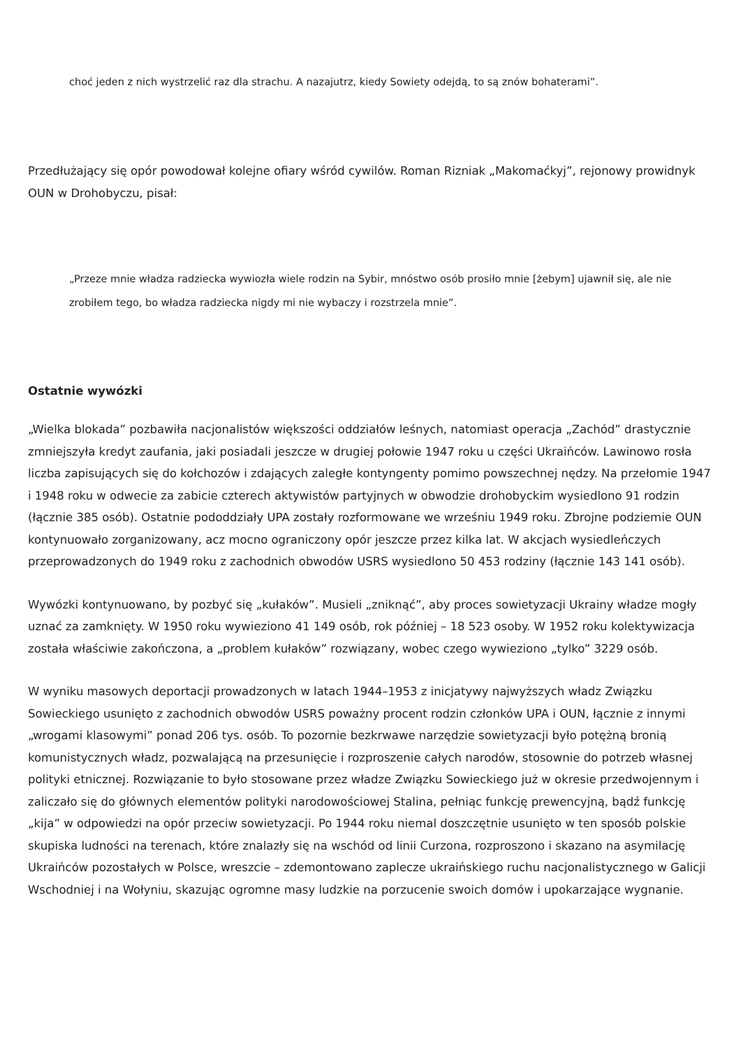choć jeden z nich wystrzelić raz dla strachu. A nazajutrz, kiedy Sowiety odejdą, to są znów bohaterami”.
Przedłużający się opór powodował kolejne ofiary wśród cywilów. Roman Rizniak „Makomaćkyj”, rejonowy prowidnyk OUN w Drohobyczu, pisał:
„Przeze mnie władza radziecka wywiozła wiele rodzin na Sybir, mnóstwo osób prosiło mnie [żebym] ujawnił się, ale nie zrobiłem tego, bo władza radziecka nigdy mi nie wybaczy i rozstrzela mnie”.
Ostatnie wywózki
„Wielka blokada” pozbawiła nacjonalistów większości oddziałów leśnych, natomiast operacja „Zachód” drastycznie zmniejszyła kredyt zaufania, jaki posiadali jeszcze w drugiej połowie 1947 roku u części Ukraińców. Lawinowo rosła liczba zapisujących się do kołchozów i zdających zaległe kontyngenty pomimo powszechnej nędzy. Na przełomie 1947 i 1948 roku w odwecie za zabicie czterech aktywistów partyjnych w obwodzie drohobyckim wysiedlono 91 rodzin (łącznie 385 osób). Ostatnie pododdziały UPA zostały rozformowane we wrześniu 1949 roku. Zbrojne podziemie OUN kontynuowało zorganizowany, acz mocno ograniczony opór jeszcze przez kilka lat. W akcjach wysiedleńczych przeprowadzonych do 1949 roku z zachodnich obwodów USRS wysiedlono 50 453 rodziny (łącznie 143 141 osób).
Wywózki kontynuowano, by pozbyć się „kułaków”. Musieli „zniknąć”, aby proces sowietyzacji Ukrainy władze mogły uznać za zamknięty. W 1950 roku wywieziono 41 149 osób, rok później – 18 523 osoby. W 1952 roku kolektywizacja została właściwie zakończona, a „problem kułaków” rozwiązany, wobec czego wywieziono „tylko” 3229 osób.
W wyniku masowych deportacji prowadzonych w latach 1944–1953 z inicjatywy najwyższych władz Związku Sowieckiego usunięto z zachodnich obwodów USRS poważny procent rodzin członków UPA i OUN, łącznie z innymi „wrogami klasowymi” ponad 206 tys. osób. To pozornie bezkrwawe narzędzie sowietyzacji było potężną bronią komunistycznych władz, pozwalającą na przesunięcie i rozproszenie całych narodów, stosownie do potrzeb własnej polityki etnicznej. Rozwiązanie to było stosowane przez władze Związku Sowieckiego już w okresie przedwojennym i zaliczało się do głównych elementów polityki narodowościowej Stalina, pełniąc funkcję prewencyjną, bądź funkcję „kija” w odpowiedzi na opór przeciw sowietyzacji. Po 1944 roku niemal doszczętnie usunięto w ten sposób polskie skupiska ludności na terenach, które znalazły się na wschód od linii Curzona, rozproszono i skazano na asymilację Ukraińców pozostałych w Polsce, wreszcie – zdemontowano zaplecze ukraińskiego ruchu nacjonalistycznego w Galicji Wschodniej i na Wołyniu, skazując ogromne masy ludzkie na porzucenie swoich domów i upokarzające wygnanie.